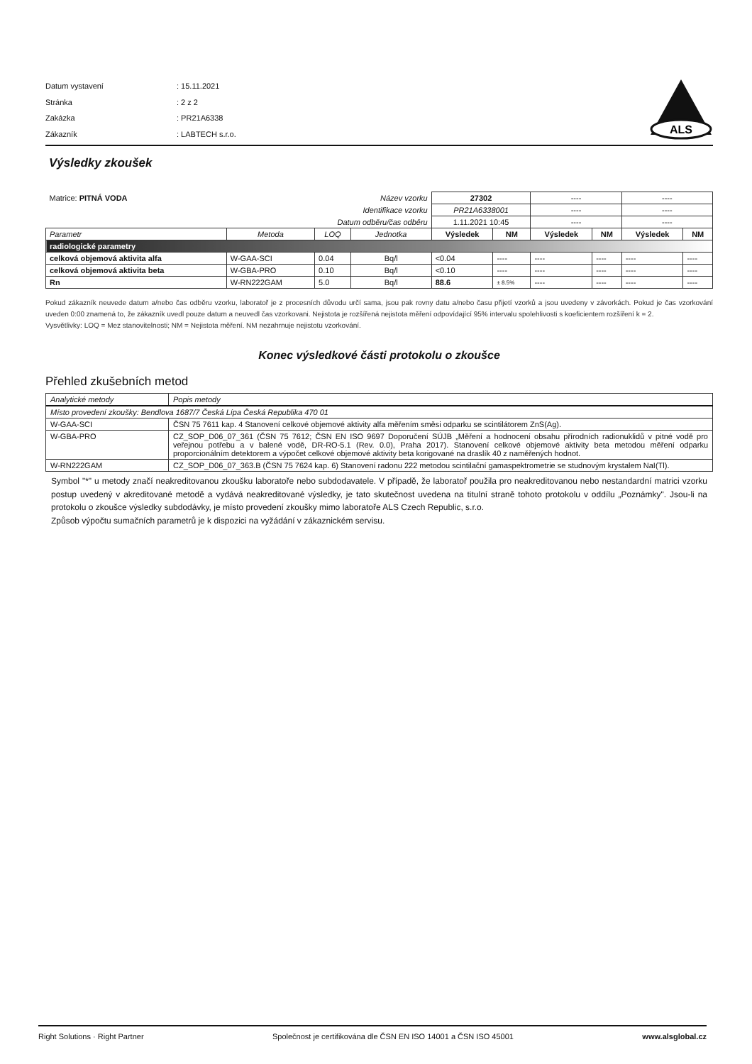| Datum vystavení | : 15.11.2021 |
| Stránka | : 2 z 2 |
| Zakázka | : PR21A6338 |
| Zákazník | : LABTECH s.r.o. |
ALS
Výsledky zkoušek
| Matrice: PITNÁ VODA | | | Název vzorku | 27302 | | ---- | | ---- | |
| Identifikace vzorku | | | | PR21A6338001 | | ---- | | ---- | |
| Datum odběru/čas odběru | | | | 1.11.2021 10:45 | | ---- | | ---- | |
| Parametr | Metoda | LOQ | Jednotka | Výsledek | NM | Výsledek | NM | Výsledek | NM |
| radiologické parametry | | | | | | | | | |
| celková objemová aktivita alfa | W-GAA-SCI | 0.04 | Bq/l | <0.04 | ---- | ---- | ---- | ---- | ---- |
| celková objemová aktivita beta | W-GBA-PRO | 0.10 | Bq/l | <0.10 | ---- | ---- | ---- | ---- | ---- |
| Rn | W-RN222GAM | 5.0 | Bq/l | 88.6 | ± 8.5% | ---- | ---- | ---- | ---- |
Pokud zákazník neuvede datum a/nebo čas odběru vzorku, laboratoř je z procesních důvodu určí sama, jsou pak rovny datu a/nebo času přijetí vzorků a jsou uvedeny v závorkách. Pokud je čas vzorkování uveden 0:00 znamená to, že zákazník uvedl pouze datum a neuvedl čas vzorkovani. Nejistota je rozšířená nejistota měření odpovídající 95% intervalu spolehlivosti s koeficientem rozšíření k = 2.
Vysvětlivky: LOQ = Mez stanovitelnosti; NM = Nejistota měření. NM nezahrnuje nejistotu vzorkování.
Konec výsledkové části protokolu o zkoušce
Přehled zkušebních metod
| Analytické metody | Popis metody |
| Místo provedení zkoušky: Bendlova 1687/7 Česká Lípa Česká Republika 470 01 | |
| W-GAA-SCI | ČSN 75 7611 kap. 4 Stanovení celkové objemové aktivity alfa měřením směsi odparku se scintilátorem ZnS(Ag). |
| W-GBA-PRO | CZ_SOP_D06_07_361 (ČSN 75 7612; ČSN EN ISO 9697 Doporučení SÚJB „Měření a hodnocení obsahu přírodních radionuklidů v pitné vodě pro veřejnou potřebu a v balené vodě, DR-RO-5.1 (Rev. 0.0), Praha 2017). Stanovení celkové objemové aktivity beta metodou měření odparku proporcionálním detektorem a výpočet celkové objemové aktivity beta korigované na draslík 40 z naměřených hodnot. |
| W-RN222GAM | CZ_SOP_D06_07_363.B (ČSN 75 7624 kap. 6) Stanovení radonu 222 metodou scintilační gamaspektrometrie se studnovým krystalem NaI(Tl). |
Symbol "*" u metody značí neakreditovanou zkoušku laboratoře nebo subdodavatele. V případě, že laboratoř použila pro neakreditovanou nebo nestandardní matrici vzorku postup uvedený v akreditované metodě a vydává neakreditované výsledky, je tato skutečnost uvedena na titulní straně tohoto protokolu v oddílu „Poznámky". Jsou-li na protokolu o zkoušce výsledky subdodávky, je místo provedení zkoušky mimo laboratoře ALS Czech Republic, s.r.o.
Způsob výpočtu sumačních parametrů je k dispozici na vyžádání v zákaznickém servisu.
Right Solutions · Right Partner Společnost je certifikována dle ČSN EN ISO 14001 a ČSN ISO 45001 www.alsglobal.cz